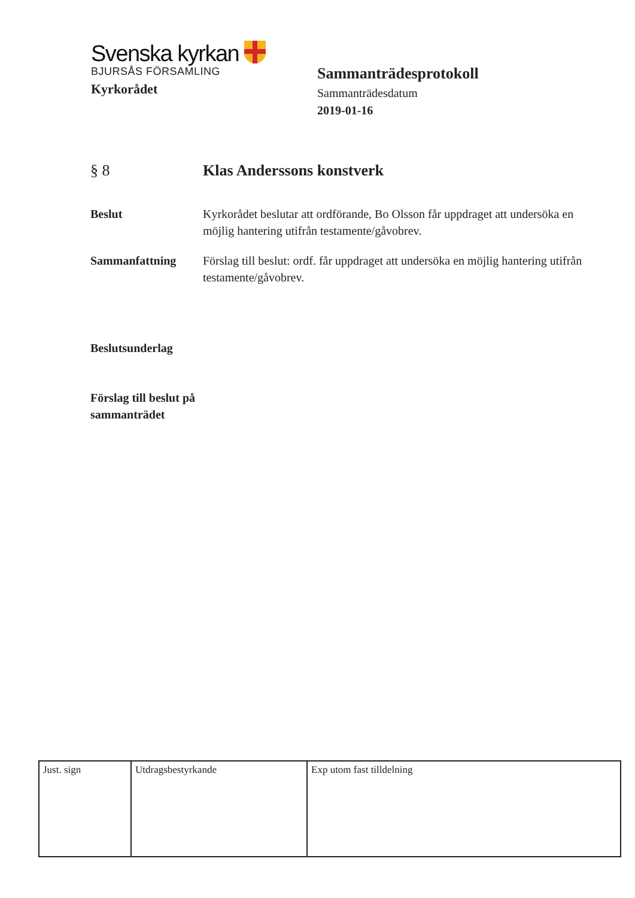Svenska kyrkan
BJURSÅS FÖRSAMLING
Kyrkorådet
Sammanträdesprotokoll
Sammanträdesdatum
2019-01-16
§ 8 Klas Anderssons konstverk
Beslut Kyrkorådet beslutar att ordförande, Bo Olsson får uppdraget att undersöka en möjlig hantering utifrån testamente/gåvobrev.
Sammanfattning Förslag till beslut: ordf. får uppdraget att undersöka en möjlig hantering utifrån testamente/gåvobrev.
Beslutsunderlag
Förslag till beslut på sammanträdet
| Just. sign | Utdragsbestyrkande | Exp utom fast tilldelning |